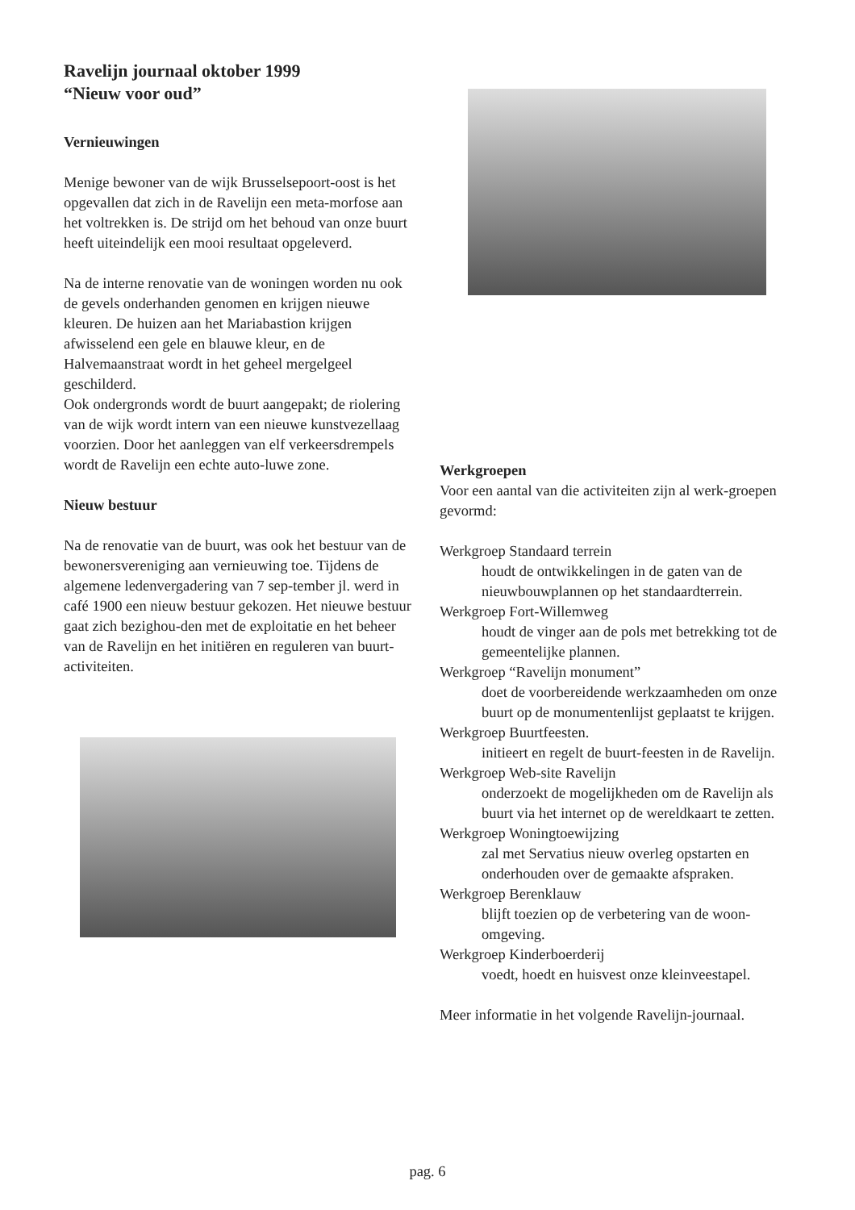Ravelijn journaal oktober 1999
“Nieuw voor oud”
Vernieuwingen
Menige bewoner van de wijk Brusselsepoort-oost is het opgevallen dat zich in de Ravelijn een meta-morfose aan het voltrekken is. De strijd om het behoud van onze buurt heeft uiteindelijk een mooi resultaat opgeleverd.
Na de interne renovatie van de woningen worden nu ook de gevels onderhanden genomen en krijgen nieuwe kleuren. De huizen aan het Mariabastion krijgen afwisselend een gele en blauwe kleur, en de Halvemaanstraat wordt in het geheel mergelgeel geschilderd.
Ook ondergronds wordt de buurt aangepakt; de riolering van de wijk wordt intern van een nieuwe kunstvezellaag voorzien. Door het aanleggen van elf verkeersdrempels wordt de Ravelijn een echte auto-luwe zone.
Nieuw bestuur
Na de renovatie van de buurt, was ook het bestuur van de bewonersvereniging aan vernieuwing toe. Tijdens de algemene ledenvergadering van 7 sep-tember jl. werd in café 1900 een nieuw bestuur gekozen. Het nieuwe bestuur gaat zich bezighou-den met de exploitatie en het beheer van de Ravelijn en het initiëren en reguleren van buurt-activiteiten.
Werkgroepen
Voor een aantal van die activiteiten zijn al werk-groepen gevormd:
Werkgroep Standaard terrein
houdt de ontwikkelingen in de gaten van de nieuwbouwplannen op het standaardterrein.
Werkgroep Fort-Willemweg
houdt de vinger aan de pols met betrekking tot de gemeentelijke plannen.
Werkgroep “Ravelijn monument”
doet de voorbereidende werkzaamheden om onze buurt op de monumentenlijst geplaatst te krijgen.
Werkgroep Buurtfeesten.
initieert en regelt de buurt-feesten in de Ravelijn.
Werkgroep Web-site Ravelijn
onderzoekt de mogelijkheden om de Ravelijn als buurt via het internet op de wereldkaart te zetten.
Werkgroep Woningtoewijzing
zal met Servatius nieuw overleg opstarten en onderhouden over de gemaakte afspraken.
Werkgroep Berenklauw
blijft toezien op de verbetering van de woon-omgeving.
Werkgroep Kinderboerderij
voedt, hoedt en huisvest onze kleinveestapel.
Meer informatie in het volgende Ravelijn-journaal.
pag. 6